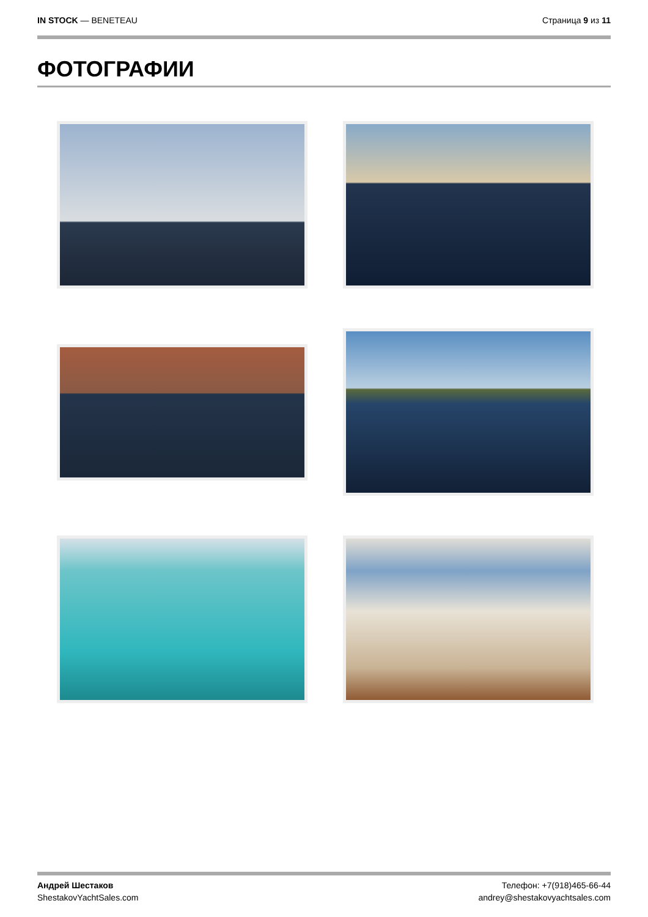IN STOCK — BENETEAU Страница 9 из 11
ФОТОГРАФИИ
Андрей Шестаков
ShestakovYachtSales.com
Телефон: +7(918)465-66-44
andrey@shestakovyachtsales.com